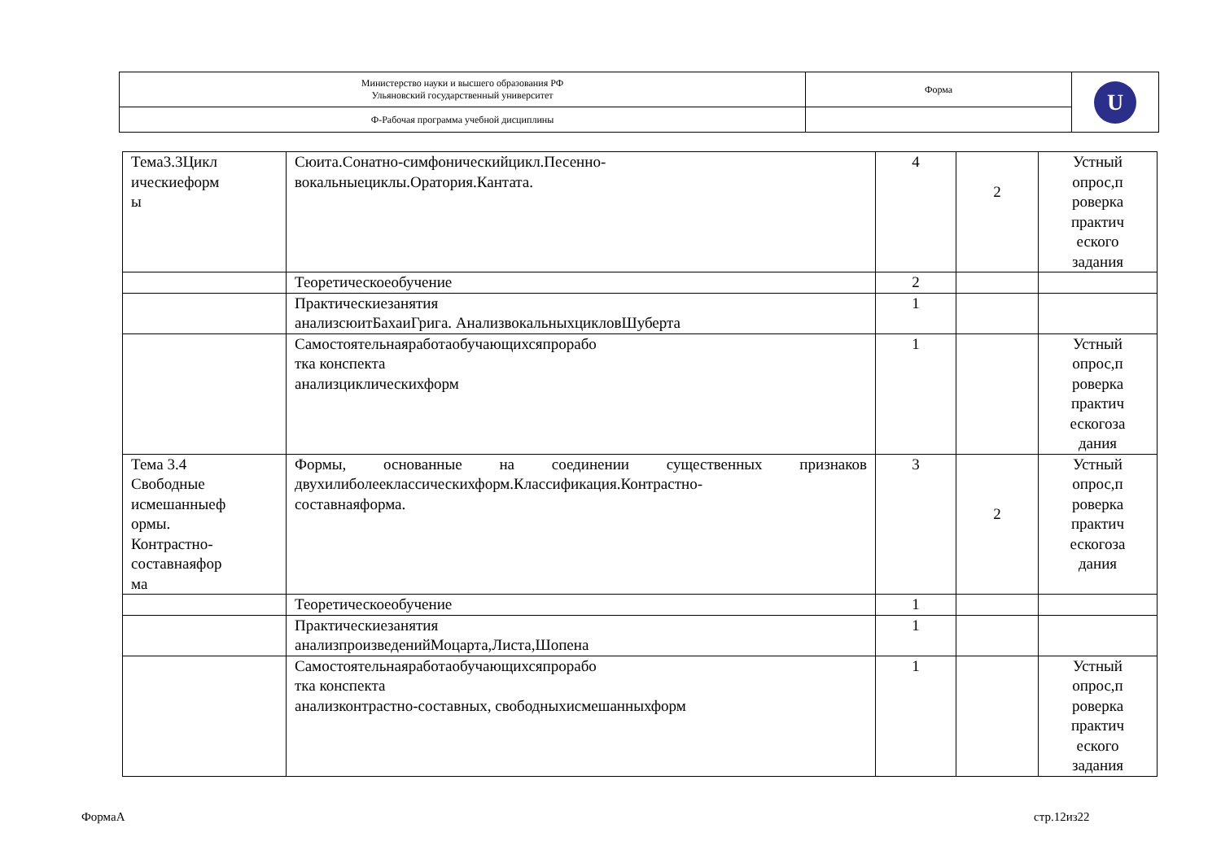| Министерство науки и высшего образования РФ Ульяновский государственный университет | Форма | U |
| Ф-Рабочая программа учебной дисциплины | | |
| Тема3.3Цикл ическиеформ ы | Сюита.Сонатно-симфоническийцикл.Песенно- вокальныециклы.Оратория.Кантата. | 4 | 2 | Устный опрос,п роверка практич еского задания |
| | Теоретическоеобучение | 2 | | |
| | Практическиезанятия анализсюитБахаиГрига. АнализвокальныхцикловШуберта | 1 | | |
| | Самостоятельнаяработаобучающихсяпрорабо тка конспекта анализциклическихформ | 1 | | Устный опрос,п роверка практич ескогоза дания |
| Тема 3.4 Свободные исмешанныеф ормы. Контрастно- составнаяфор ма | Формы, основанные на соединении существенных признаков двухилиболееклассическихформ.Классификация.Контрастно- составнаяформа. | 3 | 2 | Устный опрос,п роверка практич ескогоза дания |
| | Теоретическоеобучение | 1 | | |
| | Практическиезанятия анализпроизведенийМоцарта,Листа,Шопена | 1 | | |
| | Самостоятельнаяработаобучающихсяпрорабо тка конспекта анализконтрастно-составных, свободныхисмешанныхформ | 1 | | Устный опрос,п роверка практич еского задания |
ФормаА стр.12из22